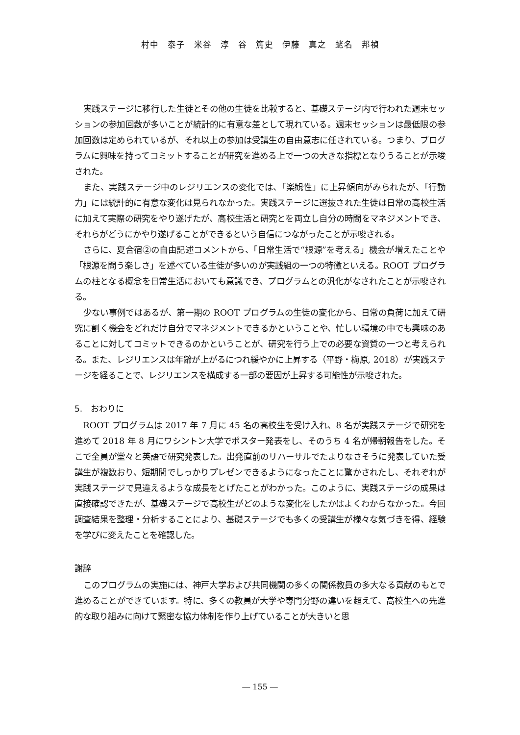村中　泰子　米谷　淳　谷　篤史　伊藤　真之　蛯名　邦禎
実践ステージに移行した生徒とその他の生徒を比較すると、基礎ステージ内で行われた週末セッションの参加回数が多いことが統計的に有意な差として現れている。週末セッションは最低限の参加回数は定められているが、それ以上の参加は受講生の自由意志に任されている。つまり、プログラムに興味を持ってコミットすることが研究を進める上で一つの大きな指標となりうることが示唆された。
また、実践ステージ中のレジリエンスの変化では、「楽観性」に上昇傾向がみられたが、「行動力」には統計的に有意な変化は見られなかった。実践ステージに選抜された生徒は日常の高校生活に加えて実際の研究をやり遂げたが、高校生活と研究とを両立し自分の時間をマネジメントでき、それらがどうにかやり遂げることができるという自信につながったことが示唆される。
さらに、夏合宿②の自由記述コメントから、「日常生活で“根源”を考える」機会が増えたことや「根源を問う楽しさ」を述べている生徒が多いのが実践組の一つの特徴といえる。ROOT プログラムの柱となる概念を日常生活においても意識でき、プログラムとの汎化がなされたことが示唆される。
少ない事例ではあるが、第一期の ROOT プログラムの生徒の変化から、日常の負荷に加えて研究に割く機会をどれだけ自分でマネジメントできるかということや、忙しい環境の中でも興味のあることに対してコミットできるのかということが、研究を行う上での必要な資質の一つと考えられる。また、レジリエンスは年齢が上がるにつれ緩やかに上昇する（平野・梅原, 2018）が実践ステージを経ることで、レジリエンスを構成する一部の要因が上昇する可能性が示唆された。
5.　おわりに
ROOT プログラムは 2017 年 7 月に 45 名の高校生を受け入れ、8 名が実践ステージで研究を進めて 2018 年 8 月にワシントン大学でポスター発表をし、そのうち 4 名が帰朝報告をした。そこで全員が堂々と英語で研究発表した。出発直前のリハーサルでたよりなさそうに発表していた受講生が複数おり、短期間でしっかりプレゼンできるようになったことに驚かされたし、それぞれが実践ステージで見違えるような成長をとげたことがわかった。このように、実践ステージの成果は直接確認できたが、基礎ステージで高校生がどのような変化をしたかはよくわからなかった。今回調査結果を整理・分析することにより、基礎ステージでも多くの受講生が様々な気づきを得、経験を学びに変えたことを確認した。
謝辞
このプログラムの実施には、神戸大学および共同機関の多くの関係教員の多大なる貢献のもとで進めることができています。特に、多くの教員が大学や専門分野の違いを超えて、高校生への先進的な取り組みに向けて緊密な協力体制を作り上げていることが大きいと思
― 155 ―